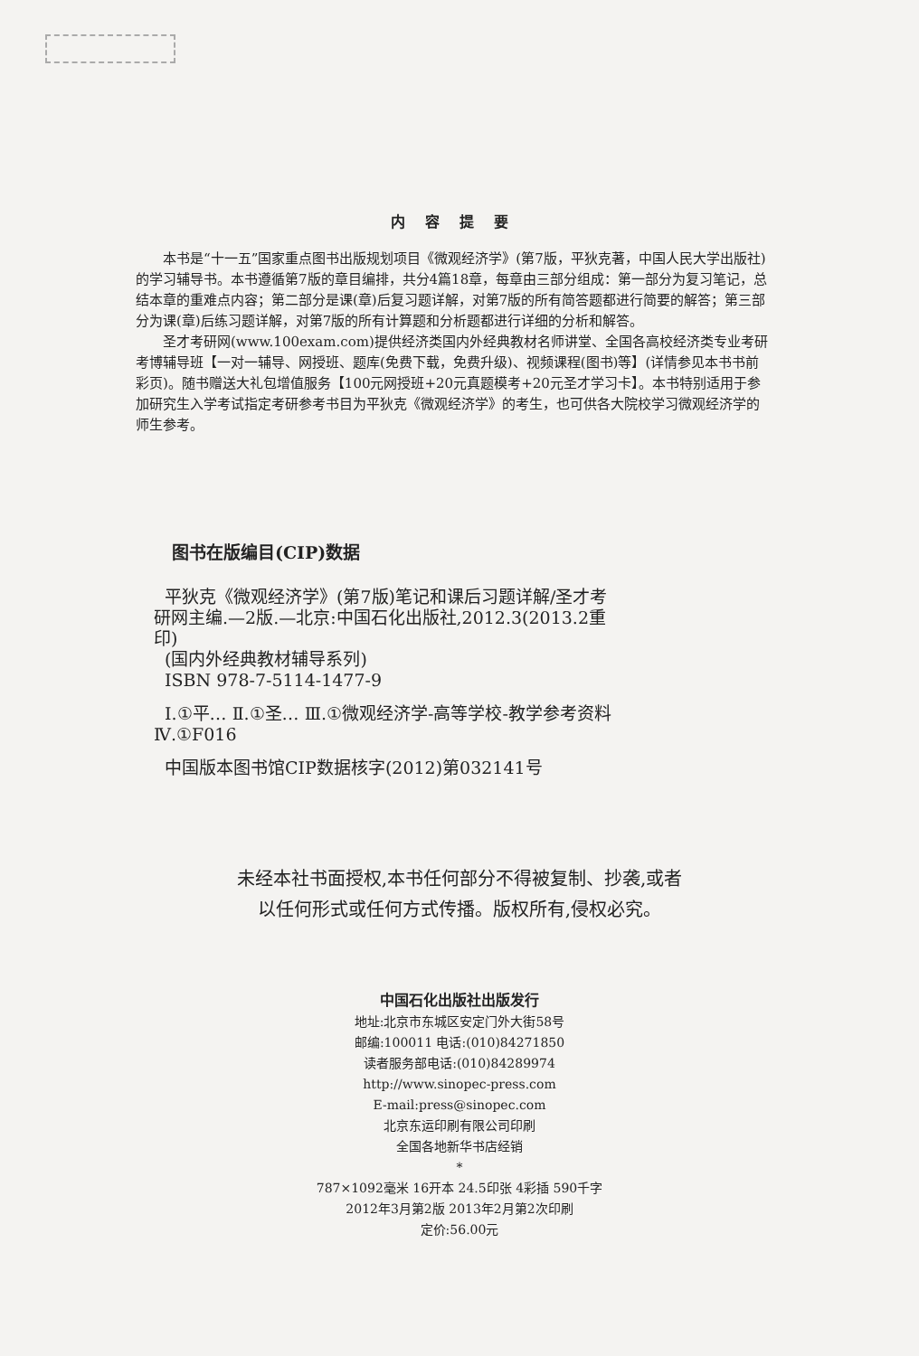内容提要
本书是“十一五”国家重点图书出版规划项目《微观经济学》(第7版，平狄克著，中国人民大学出版社)的学习辅导书。本书遵循第7版的章目编排，共分4篇18章，每章由三部分组成：第一部分为复习笔记，总结本章的重难点内容；第二部分是课(章)后复习题详解，对第7版的所有简答题都进行简要的解答；第三部分为课(章)后练习题详解，对第7版的所有计算题和分析题都进行详细的分析和解答。
圣才考研网(www.100exam.com)提供经济类国内外经典教材名师讲堂、全国各高校经济类专业考研考博辅导班【一对一辅导、网授班、题库(免费下载，免费升级)、视频课程(图书)等】(详情参见本书书前彩页)。随书赠送大礼包增值服务【100元网授班+20元真题模考+20元圣才学习卡】。本书特别适用于参加研究生入学考试指定考研参考书目为平狄克《微观经济学》的考生，也可供各大院校学习微观经济学的师生参考。
图书在版编目(CIP)数据
平狄克《微观经济学》(第7版)笔记和课后习题详解/圣才考研网主编.—2版.—北京:中国石化出版社,2012.3(2013.2重印)
(国内外经典教材辅导系列)
ISBN 978-7-5114-1477-9
Ⅰ.①平… Ⅱ.①圣… Ⅲ.①微观经济学-高等学校-教学参考资料 Ⅳ.①F016
中国版本图书馆CIP数据核字(2012)第032141号
未经本社书面授权,本书任何部分不得被复制、抄袭,或者
以任何形式或任何方式传播。版权所有,侵权必究。
中国石化出版社出版发行
地址:北京市东城区安定门外大街58号
邮编:100011 电话:(010)84271850
读者服务部电话:(010)84289974
http://www.sinopec-press.com
E-mail:press@sinopec.com
北京东运印刷有限公司印刷
全国各地新华书店经销
*
787×1092毫米 16开本 24.5印张 4彩插 590千字
2012年3月第2版 2013年2月第2次印刷
定价:56.00元